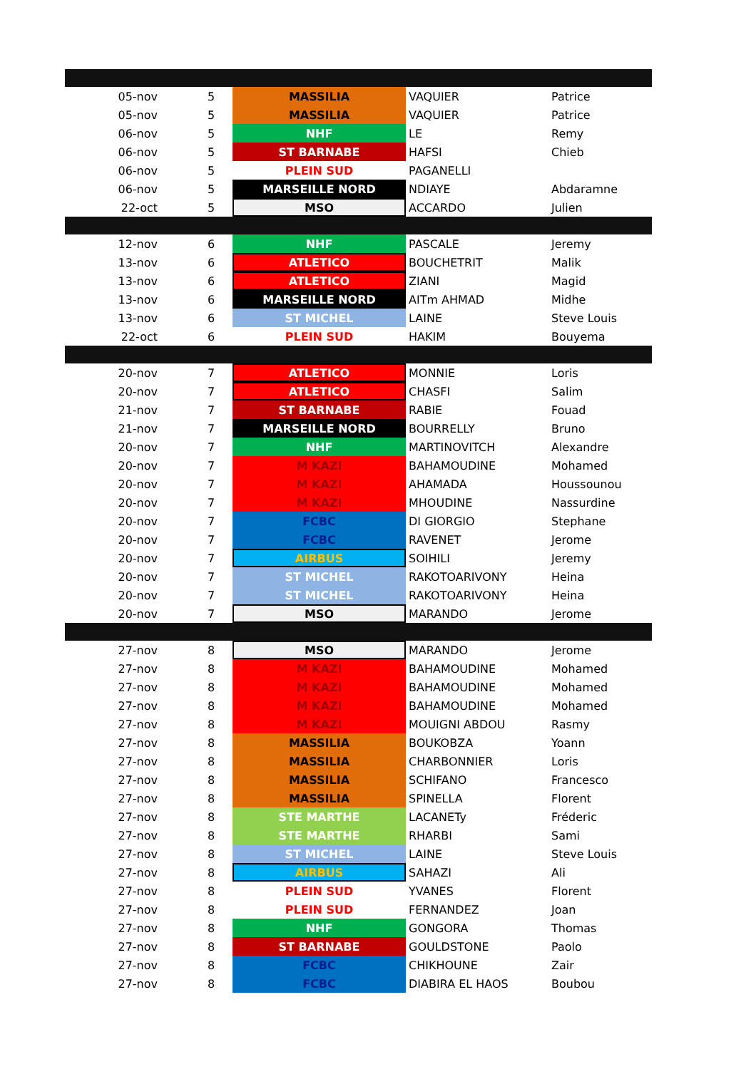| 05-nov | 5 | MASSILIA | VAQUIER | Patrice |
| 05-nov | 5 | MASSILIA | VAQUIER | Patrice |
| 06-nov | 5 | NHF | LE | Remy |
| 06-nov | 5 | ST BARNABE | HAFSI | Chieb |
| 06-nov | 5 | PLEIN SUD | PAGANELLI | |
| 06-nov | 5 | MARSEILLE NORD | NDIAYE | Abdaramne |
| 22-oct | 5 | MSO | ACCARDO | Julien |
| 12-nov | 6 | NHF | PASCALE | Jeremy |
| 13-nov | 6 | ATLETICO | BOUCHETRIT | Malik |
| 13-nov | 6 | ATLETICO | ZIANI | Magid |
| 13-nov | 6 | MARSEILLE NORD | AITm AHMAD | Midhe |
| 13-nov | 6 | ST MICHEL | LAINE | Steve Louis |
| 22-oct | 6 | PLEIN SUD | HAKIM | Bouyema |
| 20-nov | 7 | ATLETICO | MONNIE | Loris |
| 20-nov | 7 | ATLETICO | CHASFI | Salim |
| 21-nov | 7 | ST BARNABE | RABIE | Fouad |
| 21-nov | 7 | MARSEILLE NORD | BOURRELLY | Bruno |
| 20-nov | 7 | NHF | MARTINOVITCH | Alexandre |
| 20-nov | 7 | M KAZI | BAHAMOUDINE | Mohamed |
| 20-nov | 7 | M KAZI | AHAMADA | Houssounou |
| 20-nov | 7 | M KAZI | MHOUDINE | Nassurdine |
| 20-nov | 7 | FCBC | DI GIORGIO | Stephane |
| 20-nov | 7 | FCBC | RAVENET | Jerome |
| 20-nov | 7 | AIRBUS | SOIHILI | Jeremy |
| 20-nov | 7 | ST MICHEL | RAKOTOARIVONY | Heina |
| 20-nov | 7 | ST MICHEL | RAKOTOARIVONY | Heina |
| 20-nov | 7 | MSO | MARANDO | Jerome |
| 27-nov | 8 | MSO | MARANDO | Jerome |
| 27-nov | 8 | M KAZI | BAHAMOUDINE | Mohamed |
| 27-nov | 8 | M KAZI | BAHAMOUDINE | Mohamed |
| 27-nov | 8 | M KAZI | BAHAMOUDINE | Mohamed |
| 27-nov | 8 | M KAZI | MOUIGNI ABDOU | Rasmy |
| 27-nov | 8 | MASSILIA | BOUKOBZA | Yoann |
| 27-nov | 8 | MASSILIA | CHARBONNIER | Loris |
| 27-nov | 8 | MASSILIA | SCHIFANO | Francesco |
| 27-nov | 8 | MASSILIA | SPINELLA | Florent |
| 27-nov | 8 | STE MARTHE | LACANETy | Fréderic |
| 27-nov | 8 | STE MARTHE | RHARBI | Sami |
| 27-nov | 8 | ST MICHEL | LAINE | Steve Louis |
| 27-nov | 8 | AIRBUS | SAHAZI | Ali |
| 27-nov | 8 | PLEIN SUD | YVANES | Florent |
| 27-nov | 8 | PLEIN SUD | FERNANDEZ | Joan |
| 27-nov | 8 | NHF | GONGORA | Thomas |
| 27-nov | 8 | ST BARNABE | GOULDSTONE | Paolo |
| 27-nov | 8 | FCBC | CHIKHOUNE | Zair |
| 27-nov | 8 | FCBC | DIABIRA EL HAOS | Boubou |